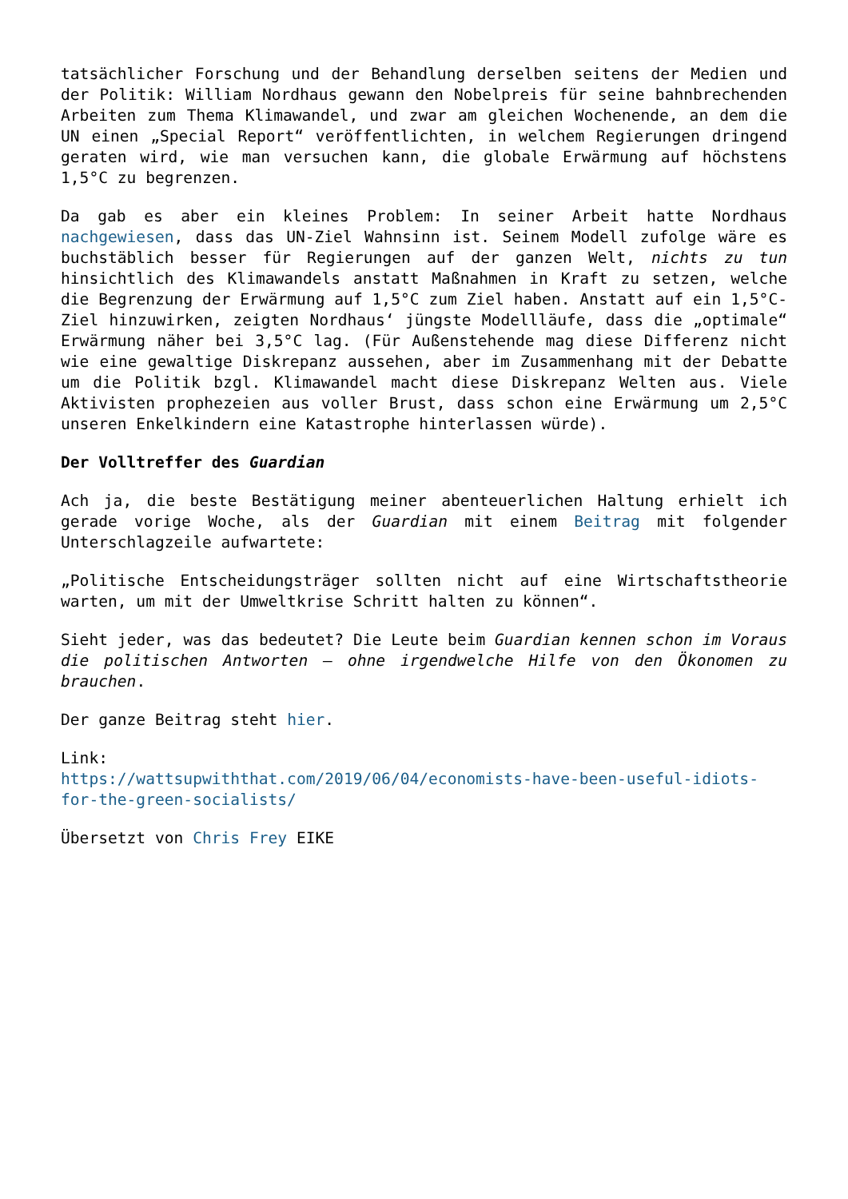tatsächlicher Forschung und der Behandlung derselben seitens der Medien und der Politik: William Nordhaus gewann den Nobelpreis für seine bahnbrechenden Arbeiten zum Thema Klimawandel, und zwar am gleichen Wochenende, an dem die UN einen „Special Report“ veröffentlichten, in welchem Regierungen dringend geraten wird, wie man versuchen kann, die globale Erwärmung auf höchstens 1,5°C zu begrenzen.
Da gab es aber ein kleines Problem: In seiner Arbeit hatte Nordhaus nachgewiesen, dass das UN-Ziel Wahnsinn ist. Seinem Modell zufolge wäre es buchstäblich besser für Regierungen auf der ganzen Welt, nichts zu tun hinsichtlich des Klimawandels anstatt Maßnahmen in Kraft zu setzen, welche die Begrenzung der Erwärmung auf 1,5°C zum Ziel haben. Anstatt auf ein 1,5°C-Ziel hinzuwirken, zeigten Nordhaus‘ jüngste Modellläufe, dass die „optimale“ Erwärmung näher bei 3,5°C lag. (Für Außenstehende mag diese Differenz nicht wie eine gewaltige Diskrepanz aussehen, aber im Zusammenhang mit der Debatte um die Politik bzgl. Klimawandel macht diese Diskrepanz Welten aus. Viele Aktivisten prophezeien aus voller Brust, dass schon eine Erwärmung um 2,5°C unseren Enkelkindern eine Katastrophe hinterlassen würde).
Der Volltreffer des Guardian
Ach ja, die beste Bestätigung meiner abenteuerlichen Haltung erhielt ich gerade vorige Woche, als der Guardian mit einem Beitrag mit folgender Unterschlagzeile aufwartete:
„Politische Entscheidungsträger sollten nicht auf eine Wirtschaftstheorie warten, um mit der Umweltkrise Schritt halten zu können“.
Sieht jeder, was das bedeutet? Die Leute beim Guardian kennen schon im Voraus die politischen Antworten – ohne irgendwelche Hilfe von den Ökonomen zu brauchen.
Der ganze Beitrag steht hier.
Link:
https://wattsupwiththat.com/2019/06/04/economists-have-been-useful-idiots-for-the-green-socialists/
Übersetzt von Chris Frey EIKE